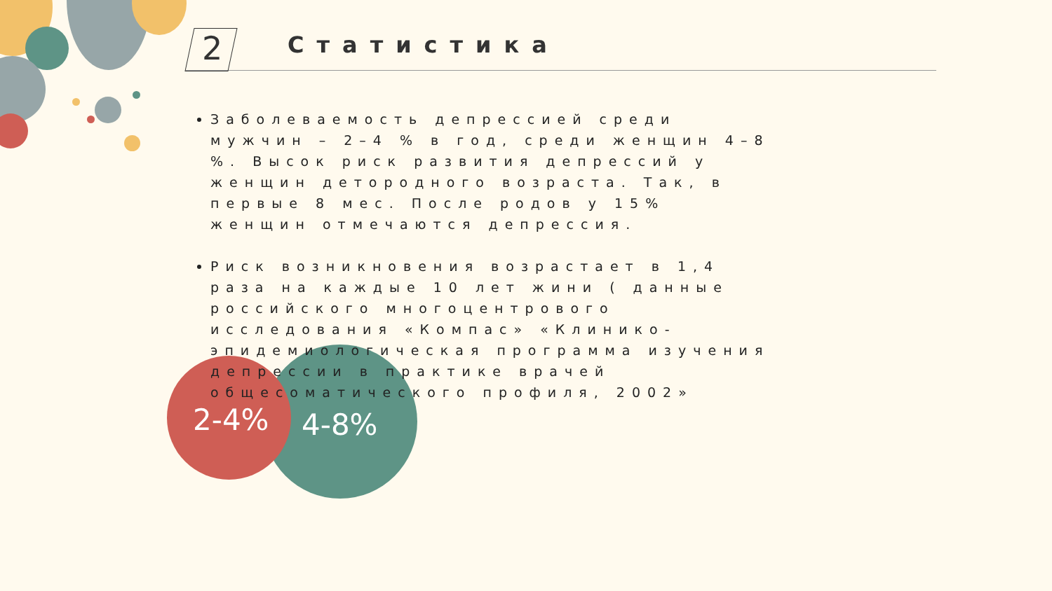2-4% 4-8%
2 Статистика
Заболеваемость депрессией среди мужчин – 2–4 % в год, среди женщин 4–8 %. Высок риск развития депрессий у женщин детородного возраста. Так, в первые 8 мес. После родов у 15% женщин отмечаются депрессия.
Риск возникновения возрастает в 1,4 раза на каждые 10 лет жини ( данные российского многоцентрового исследования «Компас» «Клинико-эпидемиологическая программа изучения депрессии в практике врачей общесоматического профиля, 2002»